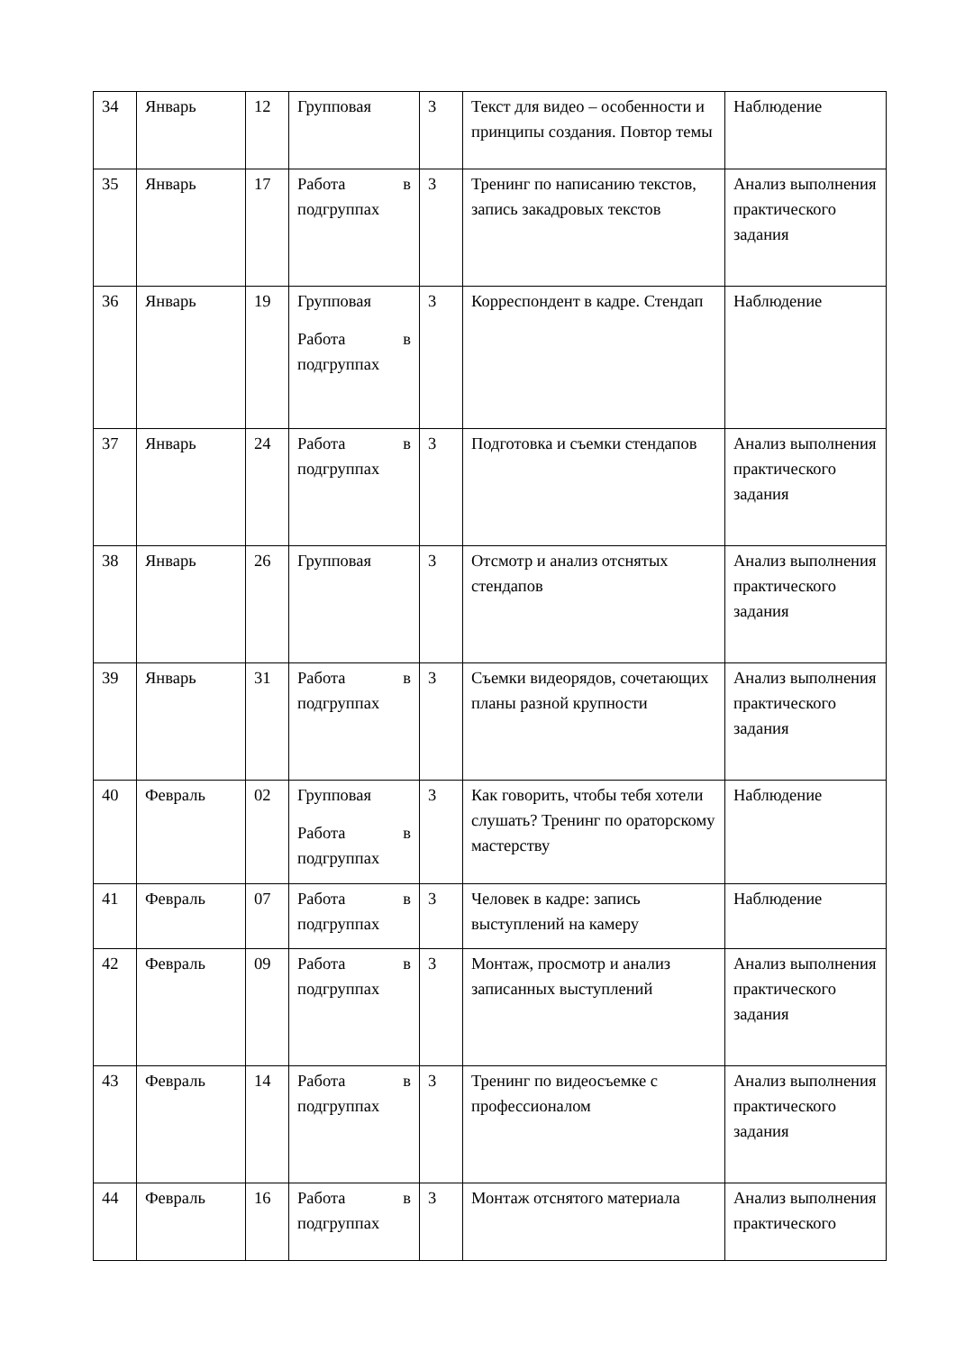| 34 | Январь | 12 | Групповая | 3 | Текст для видео – особенности и принципы создания. Повтор темы | Наблюдение |
| 35 | Январь | 17 | Работа в подгруппах | 3 | Тренинг по написанию текстов, запись закадровых текстов | Анализ выполнения практического задания |
| 36 | Январь | 19 | Групповая Работа в подгруппах | 3 | Корреспондент в кадре. Стендап | Наблюдение |
| 37 | Январь | 24 | Работа в подгруппах | 3 | Подготовка и съемки стендапов | Анализ выполнения практического задания |
| 38 | Январь | 26 | Групповая | 3 | Отсмотр и анализ отснятых стендапов | Анализ выполнения практического задания |
| 39 | Январь | 31 | Работа в подгруппах | 3 | Съемки видеорядов, сочетающих планы разной крупности | Анализ выполнения практического задания |
| 40 | Февраль | 02 | Групповая Работа в подгруппах | 3 | Как говорить, чтобы тебя хотели слушать? Тренинг по ораторскому мастерству | Наблюдение |
| 41 | Февраль | 07 | Работа в подгруппах | 3 | Человек в кадре: запись выступлений на камеру | Наблюдение |
| 42 | Февраль | 09 | Работа в подгруппах | 3 | Монтаж, просмотр и анализ записанных выступлений | Анализ выполнения практического задания |
| 43 | Февраль | 14 | Работа в подгруппах | 3 | Тренинг по видеосъемке с профессионалом | Анализ выполнения практического задания |
| 44 | Февраль | 16 | Работа в подгруппах | 3 | Монтаж отснятого материала | Анализ выполнения практического |